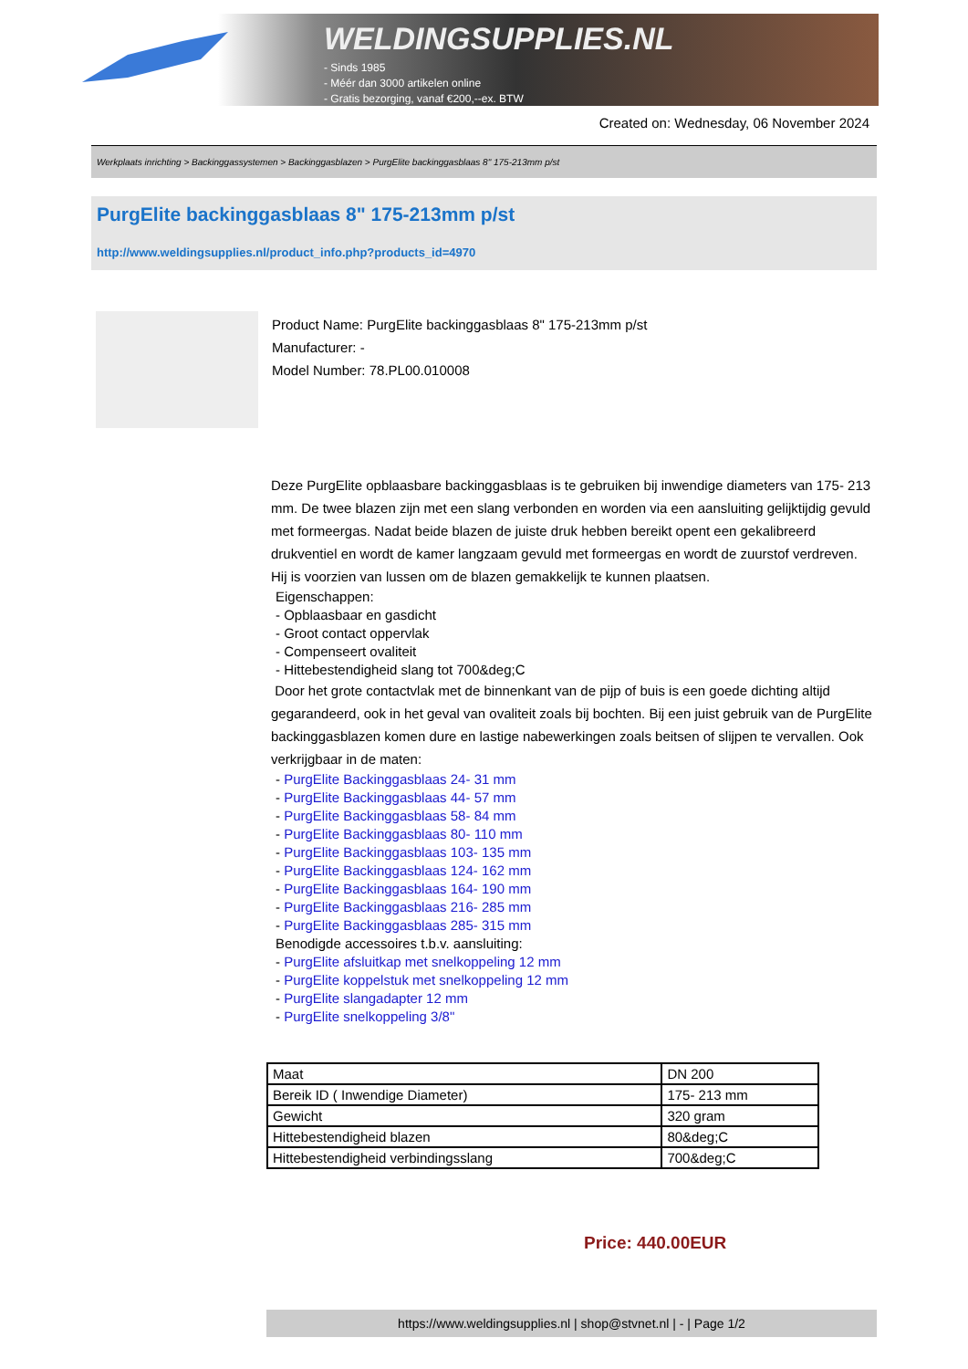WELDINGSUPPLIES.NL
- Sinds 1985
- Méér dan 3000 artikelen online
- Gratis bezorging, vanaf €200,--ex. BTW
Created on: Wednesday, 06 November 2024
Werkplaats inrichting > Backinggassystemen > Backinggasblazen > PurgElite backinggasblaas 8" 175-213mm p/st
PurgElite backinggasblaas 8" 175-213mm p/st
http://www.weldingsupplies.nl/product_info.php?products_id=4970
Product Name: PurgElite backinggasblaas 8" 175-213mm p/st
Manufacturer: -
Model Number: 78.PL00.010008
Deze PurgElite opblaasbare backinggasblaas is te gebruiken bij inwendige diameters van 175- 213 mm. De twee blazen zijn met een slang verbonden en worden via een aansluiting gelijktijdig gevuld met formeergas. Nadat beide blazen de juiste druk hebben bereikt opent een gekalibreerd drukventiel en wordt de kamer langzaam gevuld met formeergas en wordt de zuurstof verdreven. Hij is voorzien van lussen om de blazen gemakkelijk te kunnen plaatsen.
Eigenschappen:
- Opblaasbaar en gasdicht
- Groot contact oppervlak
- Compenseert ovaliteit
- Hittebestendigheid slang tot 700&deg;C
Door het grote contactvlak met de binnenkant van de pijp of buis is een goede dichting altijd gegarandeerd, ook in het geval van ovaliteit zoals bij bochten. Bij een juist gebruik van de PurgElite backinggasblazen komen dure en lastige nabewerkingen zoals beitsen of slijpen te vervallen. Ook verkrijgbaar in de maten:
- PurgElite Backinggasblaas 24- 31 mm
- PurgElite Backinggasblaas 44- 57 mm
- PurgElite Backinggasblaas 58- 84 mm
- PurgElite Backinggasblaas 80- 110 mm
- PurgElite Backinggasblaas 103- 135 mm
- PurgElite Backinggasblaas 124- 162 mm
- PurgElite Backinggasblaas 164- 190 mm
- PurgElite Backinggasblaas 216- 285 mm
- PurgElite Backinggasblaas 285- 315 mm
Benodigde accessoires t.b.v. aansluiting:
- PurgElite afsluitkap met snelkoppeling 12 mm
- PurgElite koppelstuk met snelkoppeling 12 mm
- PurgElite slangadapter 12 mm
- PurgElite snelkoppeling 3/8"
| Maat | DN 200 |
| Bereik ID ( Inwendige Diameter) | 175- 213 mm |
| Gewicht | 320 gram |
| Hittebestendigheid blazen | 80&deg;C |
| Hittebestendigheid verbindingsslang | 700&deg;C |
Price: 440.00EUR
https://www.weldingsupplies.nl | shop@stvnet.nl | - | Page 1/2